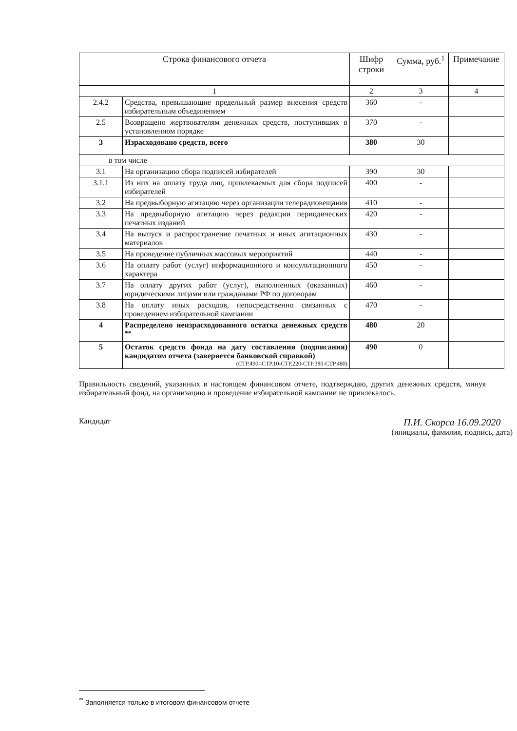| Строка финансового отчета | | Шифр строки | Сумма, руб.<sup>1</sup> | Примечание |
| --- | --- | --- | --- | --- |
| 1 | | 2 | 3 | 4 |
| 2.4.2 | Средства, превышающие предельный размер внесения средств избирательным объединением | 360 | - | |
| 2.5 | Возвращено жертвователям денежных средств, поступивших в установленном порядке | 370 | - | |
| 3 | Израсходовано средств, всего | 380 | 30 | |
| в том числе | | | | |
| 3.1 | На организацию сбора подписей избирателей | 390 | 30 | |
| 3.1.1 | Из них на оплату труда лиц, привлекаемых для сбора подписей избирателей | 400 | - | |
| 3.2 | На предвыборную агитацию через организации телерадиовещания | 410 | - | |
| 3.3 | На предвыборную агитацию через редакции периодических печатных изданий | 420 | - | |
| 3.4 | На выпуск и распространение печатных и иных агитационных материалов | 430 | - | |
| 3.5 | На проведение публичных массовых мероприятий | 440 | - | |
| 3.6 | На оплату работ (услуг) информационного и консультационного характера | 450 | - | |
| 3.7 | На оплату других работ (услуг), выполненных (оказанных) юридическими лицами или гражданами РФ по договорам | 460 | - | |
| 3.8 | На оплату иных расходов, непосредственно связанных с проведением избирательной кампании | 470 | - | |
| 4 | Распределено неизрасходованного остатка денежных средств <sup>**</sup> | 480 | 20 | |
| 5 | Остаток средств фонда на дату составления (подписания) кандидатом отчета (заверяется банковской справкой) (СТР.490=СТР.10-СТР.220-СТР.380-СТР.480) | 490 | 0 | |
Правильность сведений, указанных в настоящем финансовом отчете, подтверждаю, других денежных средств, минуя избирательный фонд, на организацию и проведение избирательной кампании не привлекалось.
Кандидат П.И. Скорса 16.09.2020
(инициалы, фамилия, подпись, дата)
<sup>**</sup> Заполняется только в итоговом финансовом отчете